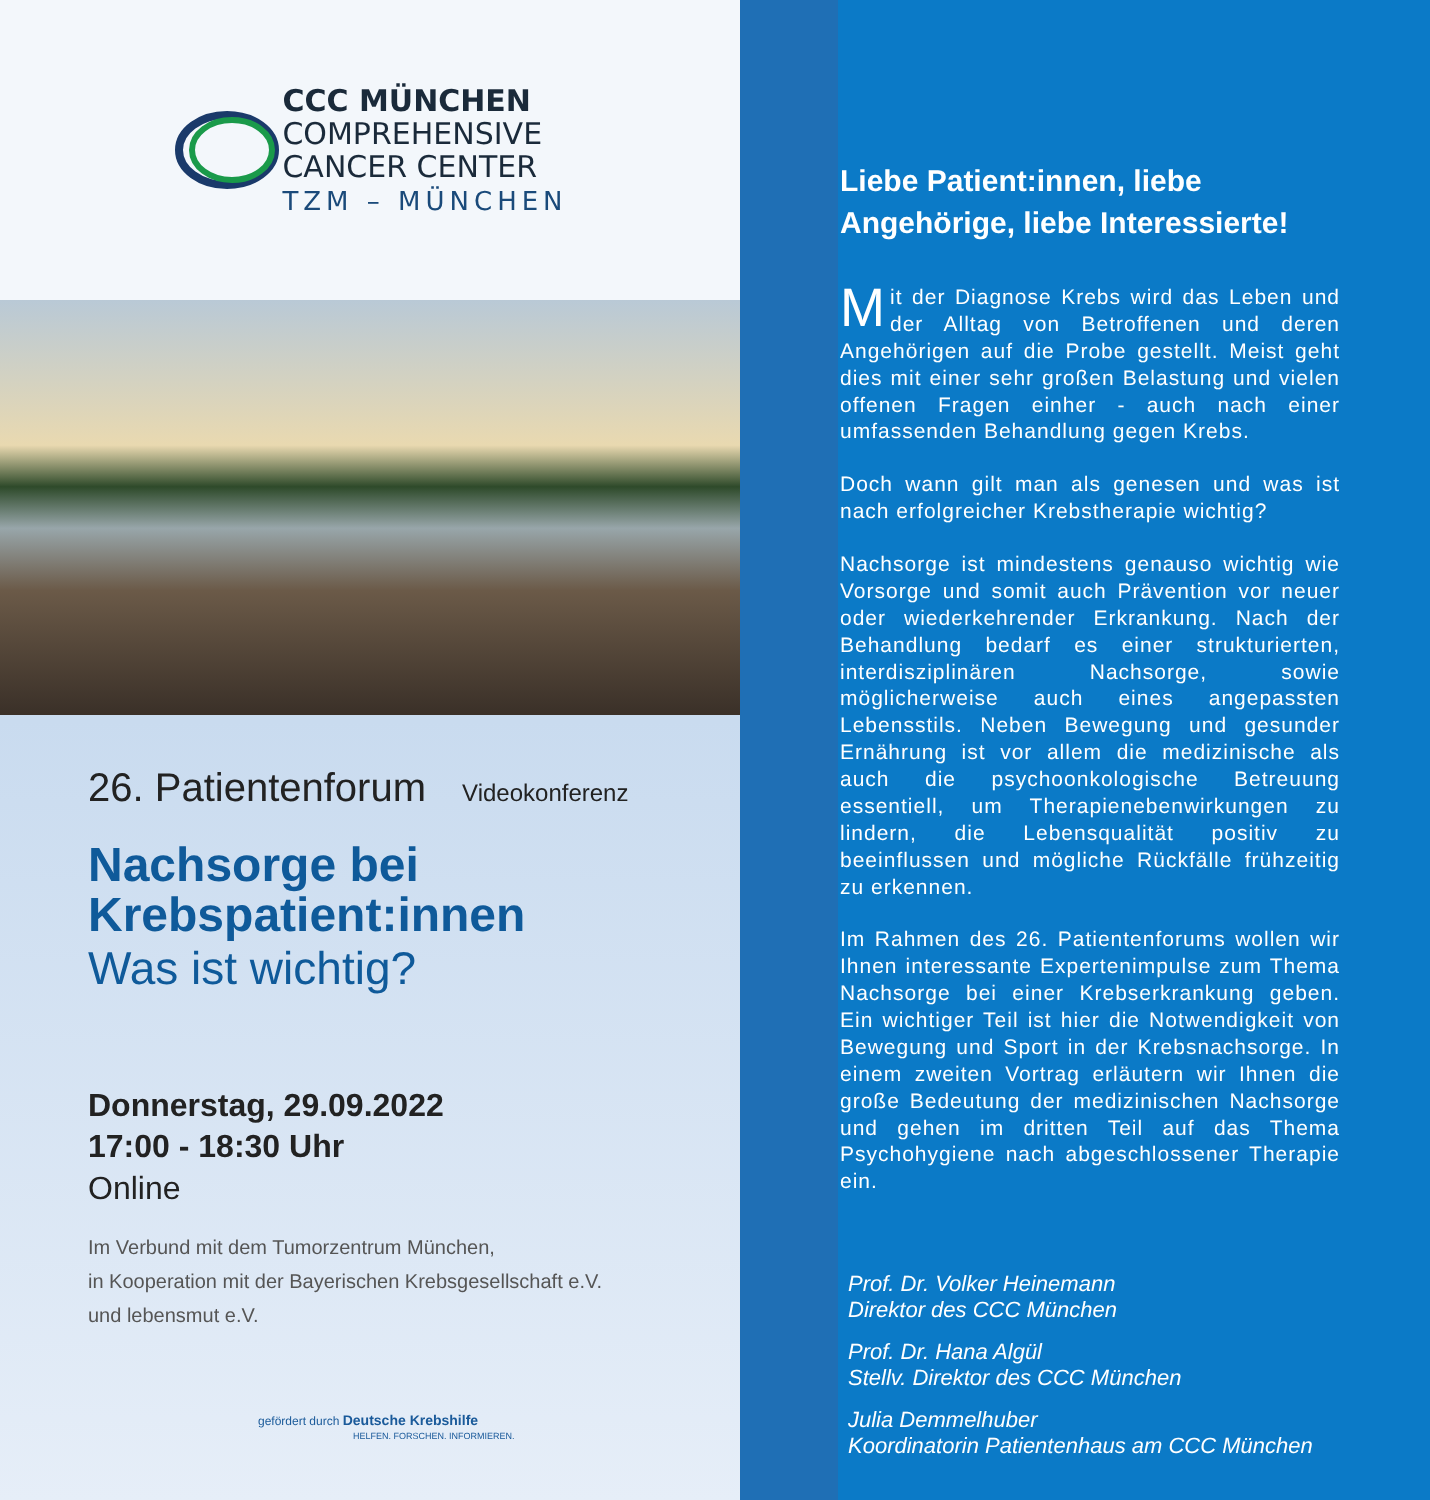CCC MÜNCHEN
COMPREHENSIVE
CANCER CENTER
TZM – MÜNCHEN
26. Patientenforum Videokonferenz
Nachsorge bei
Krebspatient:innen
Was ist wichtig?
Donnerstag, 29.09.2022
17:00 - 18:30 Uhr
Online
Im Verbund mit dem Tumorzentrum München,
in Kooperation mit der Bayerischen Krebsgesellschaft e.V.
und lebensmut e.V.
gefördert durch Deutsche Krebshilfe
HELFEN. FORSCHEN. INFORMIEREN.
Liebe Patient:innen, liebe Angehörige, liebe Interessierte!
Mit der Diagnose Krebs wird das Leben und der Alltag von Betroffenen und deren Angehörigen auf die Probe gestellt. Meist geht dies mit einer sehr großen Belastung und vielen offenen Fragen einher - auch nach einer umfassenden Behandlung gegen Krebs.
Doch wann gilt man als genesen und was ist nach erfolgreicher Krebstherapie wichtig?
Nachsorge ist mindestens genauso wichtig wie Vorsorge und somit auch Prävention vor neuer oder wiederkehrender Erkrankung. Nach der Behandlung bedarf es einer strukturierten, interdisziplinären Nachsorge, sowie möglicherweise auch eines angepassten Lebensstils. Neben Bewegung und gesunder Ernährung ist vor allem die medizinische als auch die psychoonkologische Betreuung essentiell, um Therapienebenwirkungen zu lindern, die Lebensqualität positiv zu beeinflussen und mögliche Rückfälle frühzeitig zu erkennen.
Im Rahmen des 26. Patientenforums wollen wir Ihnen interessante Expertenimpulse zum Thema Nachsorge bei einer Krebserkrankung geben. Ein wichtiger Teil ist hier die Notwendigkeit von Bewegung und Sport in der Krebsnachsorge. In einem zweiten Vortrag erläutern wir Ihnen die große Bedeutung der medizinischen Nachsorge und gehen im dritten Teil auf das Thema Psychohygiene nach abgeschlossener Therapie ein.
Prof. Dr. Volker Heinemann
Direktor des CCC München
Prof. Dr. Hana Algül
Stellv. Direktor des CCC München
Julia Demmelhuber
Koordinatorin Patientenhaus am CCC München